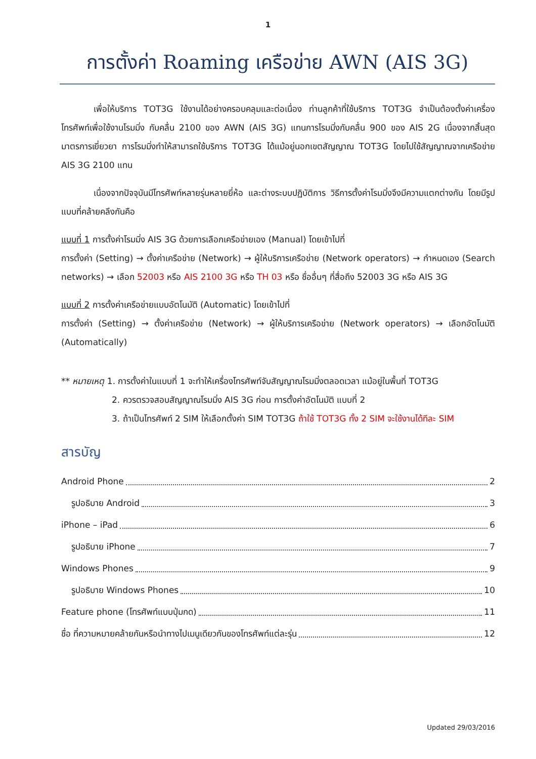1
การตั้งค่า Roaming เครือข่าย AWN (AIS 3G)
เพื่อให้บริการ TOT3G ใช้งานได้อย่างครอบคลุมและต่อเนื่อง ท่านลูกค้าที่ใช้บริการ TOT3G จำเป็นต้องตั้งค่าเครื่องโทรศัพท์เพื่อใช้งานโรมมิ่ง กับคลื่น 2100 ของ AWN (AIS 3G) แทนการโรมมิ่งกับคลื่น 900 ของ AIS 2G เนื่องจากสิ้นสุดมาตรการเยี่ยวยา การโรมมิ่งทำให้สามารถใช้บริการ TOT3G ได้แม้อยู่นอกเขตสัญญาณ TOT3G โดยไปใช้สัญญาณจากเครือข่าย AIS 3G 2100 แทน
เนื่องจากปัจจุบันมีโทรศัพท์หลายรุ่นหลายยี่ห้อ และต่างระบบปฏิบัติการ วิธีการตั้งค่าโรมมิ่งจึงมีความแตกต่างกัน โดยมีรูปแบบที่คล้ายคลึงกันคือ
แบบที่ 1 การตั้งค่าโรมมิ่ง AIS 3G ด้วยการเลือกเครือข่ายเอง (Manual) โดยเข้าไปที่
การตั้งค่า (Setting) → ตั้งค่าเครือข่าย (Network) → ผู้ให้บริการเครือข่าย (Network operators) → กำหนดเอง (Search networks) → เลือก 52003 หรือ AIS 2100 3G หรือ TH 03 หรือ ชื่ออื่นๆ ที่สื่อถึง 52003 3G หรือ AIS 3G
แบบที่ 2 การตั้งค่าเครือข่ายแบบอัตโนมัติ (Automatic) โดยเข้าไปที่
การตั้งค่า (Setting) → ตั้งค่าเครือข่าย (Network) → ผู้ให้บริการเครือข่าย (Network operators) → เลือกอัตโนมัติ (Automatically)
** หมายเหตุ 1. การตั้งค่าในแบบที่ 1 จะทำให้เครื่องโทรศัพท์จับสัญญาณโรมมิ่งตลอดเวลา แม้อยู่ในพื้นที่ TOT3G
2. ควรตรวจสอบสัญญาณโรมมิ่ง AIS 3G ก่อน การตั้งค่าอัตโนมัติ แบบที่ 2
3. ถ้าเป็นโทรศัพท์ 2 SIM ให้เลือกตั้งค่า SIM TOT3G ถ้าใช้ TOT3G ทั้ง 2 SIM จะใช้งานได้ทีละ SIM
สารบัญ
Android Phone 2
รูปอธิบาย Android 3
iPhone – iPad 6
รูปอธิบาย iPhone 7
Windows Phones 9
รูปอธิบาย Windows Phones 10
Feature phone (โทรศัพท์แบบปุ่มกด) 11
ชื่อ ที่ความหมายคล้ายกันหรือนำทางไปเมนูเดียวกันของโทรศัพท์แต่ละรุ่น 12
Updated 29/03/2016